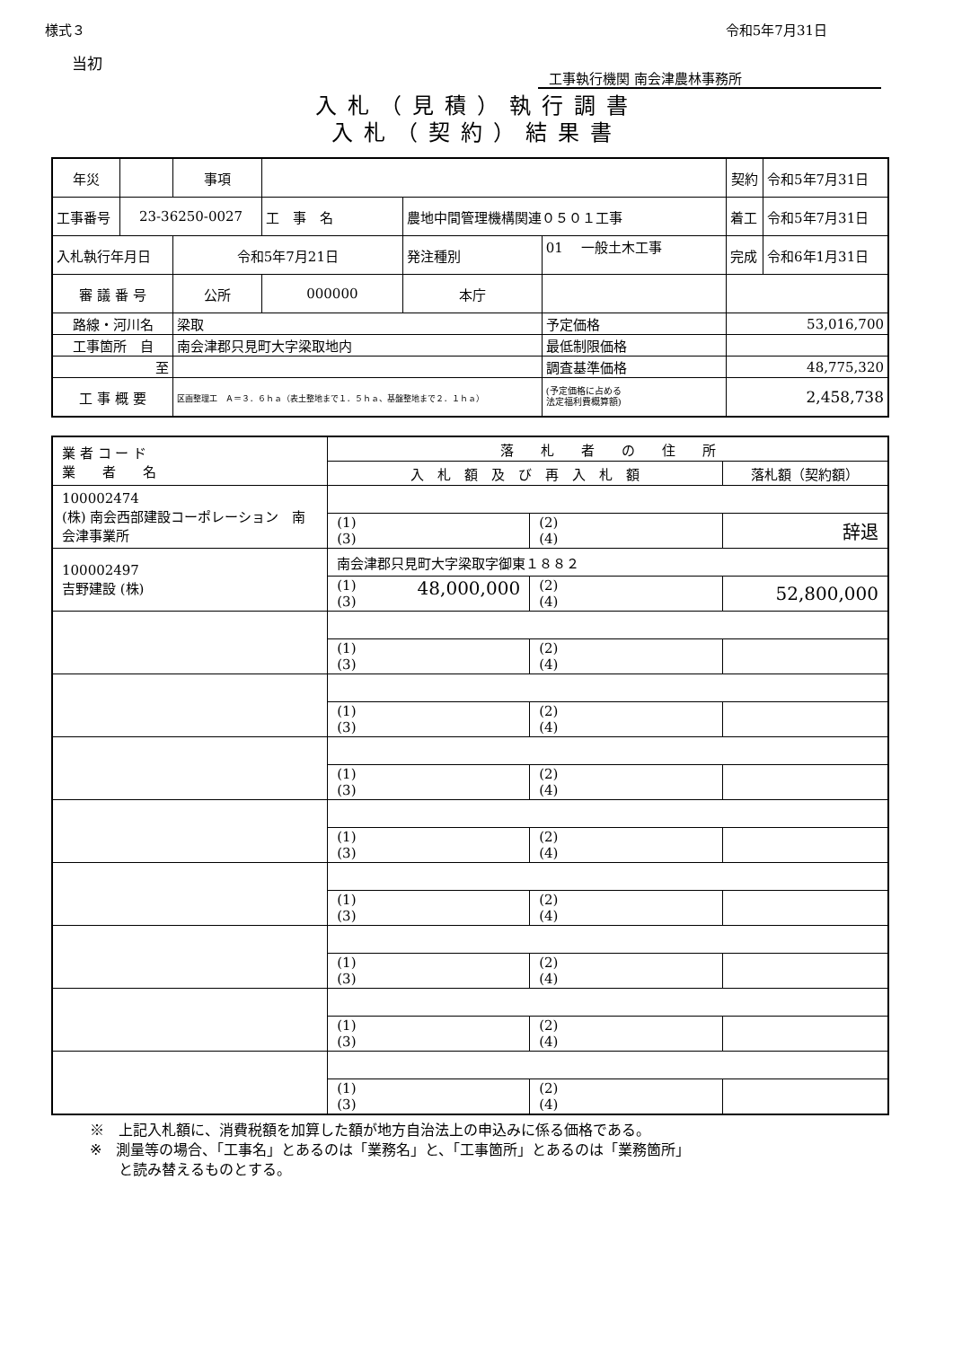様式３ 令和5年7月31日
当初
工事執行機関 南会津農林事務所
入札（見積）執行調書
入札（契約）結果書
| 年災 | | 事項 | | | | | 契約 | 令和5年7月31日 |
| 工事番号 | 23-36250-0027 | | 工 事 名 | 農地中間管理機構関連０５０１工事 | | | 着工 | 令和5年7月31日 |
| 入札執行年月日 | | 令和5年7月21日 | | 発注種別 | 01 一般土木工事 | | 完成 | 令和6年1月31日 |
| 審 議 番 号 | | 公所 | 000000 | 本庁 | | | | |
| 路線・河川名 | | 梁取 | | | | 予定価格 | 53,016,700 | |
| 工事箇所 自 | | 南会津郡只見町大字梁取地内 | | | | 最低制限価格 | | |
| 至 | | | | | | 調査基準価格 | 48,775,320 | |
| 工 事 概 要 | | 区画整理工 Ａ＝３．６ｈａ（表土整地まで１．５ｈａ、基盤整地まで２．１ｈａ） | | | | (予定価格に占める 法定福利費概算額) | 2,458,738 | |
| 業 者 コ ー ド 業 者 名 | 落 札 者 の 住 所 | | |
| | 入 札 額 及 び 再 入 札 額 | | 落札額（契約額） |
| 100002474 (株) 南会西部建設コーポレーション 南会津事業所 | | | |
| | (1) (3) | (2) (4) | 辞退 |
| 100002497 吉野建設 (株) | 南会津郡只見町大字梁取字御東１８８２ | | |
| | (1) 48,000,000 (3) | (2) (4) | 52,800,000 |
| | (1) (3) | (2) (4) | |
| | (1) (3) | (2) (4) | |
| | (1) (3) | (2) (4) | |
| | (1) (3) | (2) (4) | |
| | (1) (3) | (2) (4) | |
| | (1) (3) | (2) (4) | |
| | (1) (3) | (2) (4) | |
| | (1) (3) | (2) (4) | |
※　上記入札額に、消費税額を加算した額が地方自治法上の申込みに係る価格である。
※　測量等の場合、「工事名」とあるのは「業務名」と、「工事箇所」とあるのは「業務箇所」
　　と読み替えるものとする。